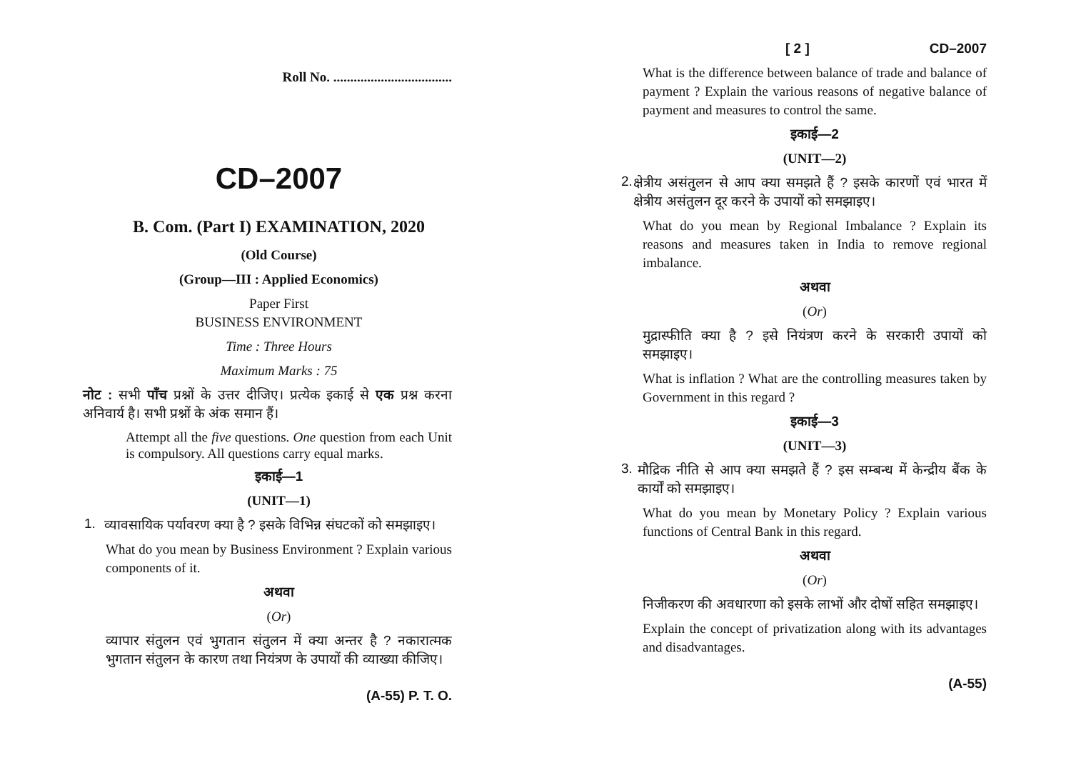Roll No. ...................................
CD–2007
B. Com. (Part I) EXAMINATION, 2020
(Old Course)
(Group—III : Applied Economics)
Paper First
BUSINESS ENVIRONMENT
Time : Three Hours
Maximum Marks : 75
नोट : सभी पाँच प्रश्नों के उत्तर दीजिए। प्रत्येक इकाई से एक प्रश्न करना अनिवार्य है। सभी प्रश्नों के अंक समान हैं।
Attempt all the five questions. One question from each Unit is compulsory. All questions carry equal marks.
इकाई—1
(UNIT—1)
1.
व्यावसायिक पर्यावरण क्या है ? इसके विभिन्न संघटकों को समझाइए।
What do you mean by Business Environment ? Explain various components of it.
अथवा
(Or)
व्यापार संतुलन एवं भुगतान संतुलन में क्या अन्तर है ? नकारात्मक भुगतान संतुलन के कारण तथा नियंत्रण के उपायों की व्याख्या कीजिए।
(A-55) P. T. O.
[ 2 ] CD–2007
What is the difference between balance of trade and balance of payment ? Explain the various reasons of negative balance of payment and measures to control the same.
इकाई—2
(UNIT—2)
2.
क्षेत्रीय असंतुलन से आप क्या समझते हैं ? इसके कारणों एवं भारत में क्षेत्रीय असंतुलन दूर करने के उपायों को समझाइए।
What do you mean by Regional Imbalance ? Explain its reasons and measures taken in India to remove regional imbalance.
अथवा
(Or)
मुद्रास्फीति क्या है ? इसे नियंत्रण करने के सरकारी उपायों को समझाइए।
What is inflation ? What are the controlling measures taken by Government in this regard ?
इकाई—3
(UNIT—3)
3.
मौद्रिक नीति से आप क्या समझते हैं ? इस सम्बन्ध में केन्द्रीय बैंक के कार्यों को समझाइए।
What do you mean by Monetary Policy ? Explain various functions of Central Bank in this regard.
अथवा
(Or)
निजीकरण की अवधारणा को इसके लाभों और दोषों सहित समझाइए।
Explain the concept of privatization along with its advantages and disadvantages.
(A-55)